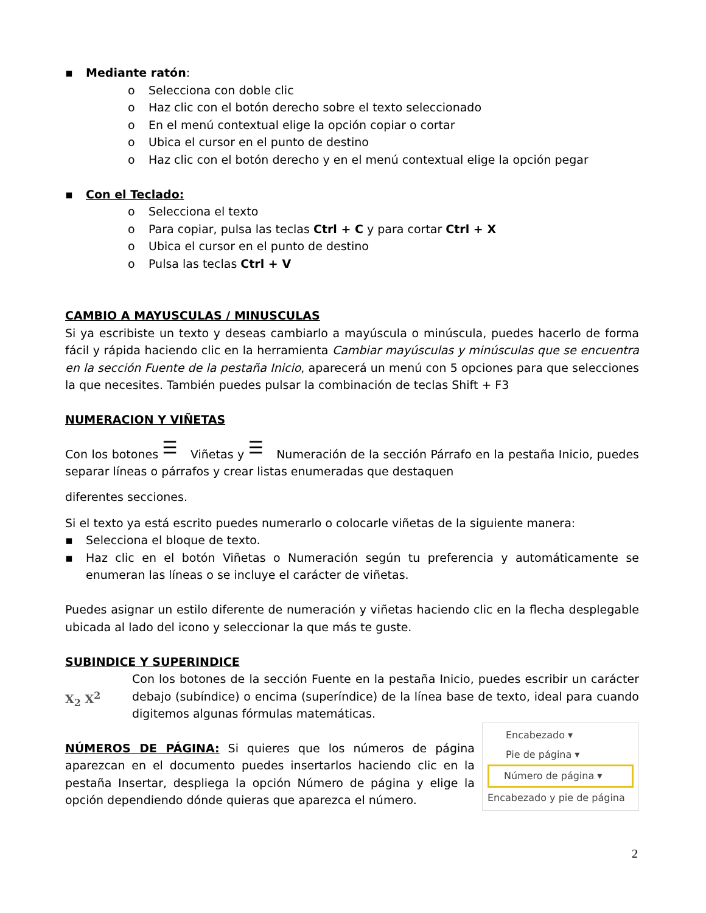▪ Mediante ratón:
o Selecciona con doble clic
o Haz clic con el botón derecho sobre el texto seleccionado
o En el menú contextual elige la opción copiar o cortar
o Ubica el cursor en el punto de destino
o Haz clic con el botón derecho y en el menú contextual elige la opción pegar
▪ Con el Teclado:
o Selecciona el texto
o Para copiar, pulsa las teclas Ctrl + C y para cortar Ctrl + X
o Ubica el cursor en el punto de destino
o Pulsa las teclas Ctrl + V
CAMBIO A MAYUSCULAS / MINUSCULAS
Si ya escribiste un texto y deseas cambiarlo a mayúscula o minúscula, puedes hacerlo de forma fácil y rápida haciendo clic en la herramienta Cambiar mayúsculas y minúsculas que se encuentra en la sección Fuente de la pestaña Inicio, aparecerá un menú con 5 opciones para que selecciones la que necesites. También puedes pulsar la combinación de teclas Shift + F3
NUMERACION Y VIÑETAS
Con los botones ☰ Viñetas y ☰ Numeración de la sección Párrafo en la pestaña Inicio, puedes separar líneas o párrafos y crear listas enumeradas que destaquen
diferentes secciones.
Si el texto ya está escrito puedes numerarlo o colocarle viñetas de la siguiente manera:
▪ Selecciona el bloque de texto.
▪ Haz clic en el botón Viñetas o Numeración según tu preferencia y automáticamente se enumeran las líneas o se incluye el carácter de viñetas.
Puedes asignar un estilo diferente de numeración y viñetas haciendo clic en la flecha desplegable ubicada al lado del icono y seleccionar la que más te guste.
SUBINDICE Y SUPERINDICE
X<sub>2</sub> X<sup>2</sup>
Con los botones de la sección Fuente en la pestaña Inicio, puedes escribir un carácter debajo (subíndice) o encima (superíndice) de la línea base de texto, ideal para cuando digitemos algunas fórmulas matemáticas.
Encabezado ▾
Pie de página ▾
Número de página ▾
Encabezado y pie de página
NÚMEROS DE PÁGINA: Si quieres que los números de página aparezcan en el documento puedes insertarlos haciendo clic en la pestaña Insertar, despliega la opción Número de página y elige la opción dependiendo dónde quieras que aparezca el número.
2